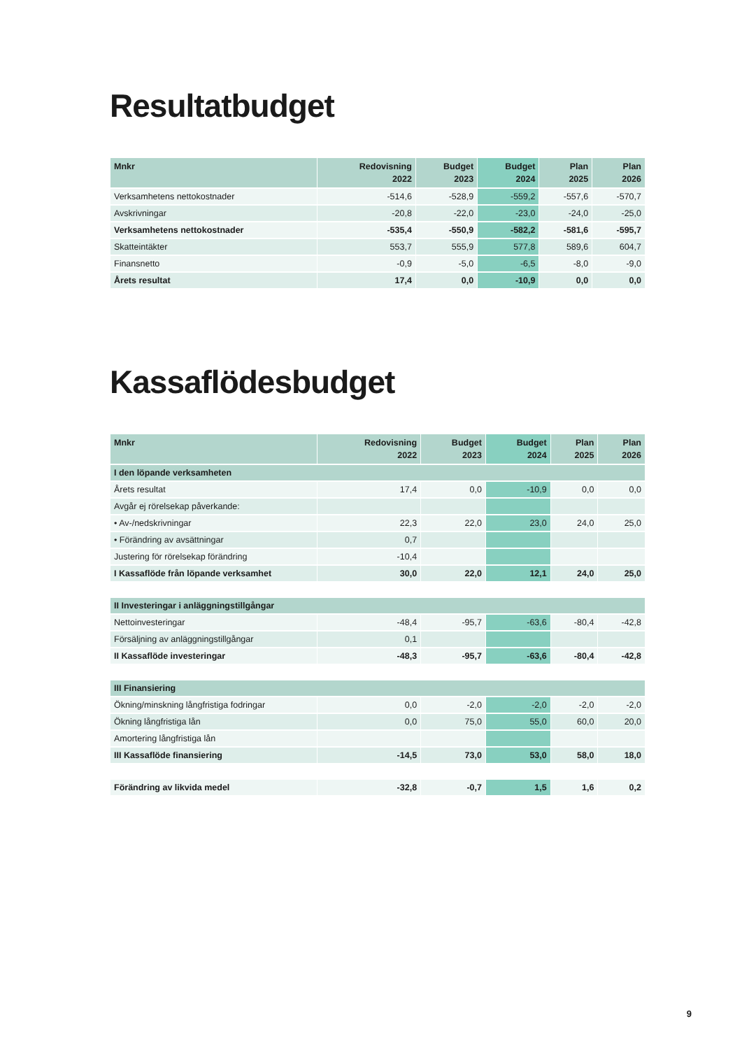Resultatbudget
| Mnkr | Redovisning 2022 | Budget 2023 | Budget 2024 | Plan 2025 | Plan 2026 |
| --- | --- | --- | --- | --- | --- |
| Verksamhetens nettokostnader | -514,6 | -528,9 | -559,2 | -557,6 | -570,7 |
| Avskrivningar | -20,8 | -22,0 | -23,0 | -24,0 | -25,0 |
| Verksamhetens nettokostnader | -535,4 | -550,9 | -582,2 | -581,6 | -595,7 |
| Skatteintäkter | 553,7 | 555,9 | 577,8 | 589,6 | 604,7 |
| Finansnetto | -0,9 | -5,0 | -6,5 | -8,0 | -9,0 |
| Årets resultat | 17,4 | 0,0 | -10,9 | 0,0 | 0,0 |
Kassaflödesbudget
| Mnkr | Redovisning 2022 | Budget 2023 | Budget 2024 | Plan 2025 | Plan 2026 |
| --- | --- | --- | --- | --- | --- |
| I den löpande verksamheten | | | | | |
| Årets resultat | 17,4 | 0,0 | -10,9 | 0,0 | 0,0 |
| Avgår ej rörelsekap påverkande: | | | | | |
| • Av-/nedskrivningar | 22,3 | 22,0 | 23,0 | 24,0 | 25,0 |
| • Förändring av avsättningar | 0,7 | | | | |
| Justering för rörelsekap förändring | -10,4 | | | | |
| I Kassaflöde från löpande verksamhet | 30,0 | 22,0 | 12,1 | 24,0 | 25,0 |
| II Investeringar i anläggningstillgångar | | | | | |
| Nettoinvesteringar | -48,4 | -95,7 | -63,6 | -80,4 | -42,8 |
| Försäljning av anläggningstillgångar | 0,1 | | | | |
| II Kassaflöde investeringar | -48,3 | -95,7 | -63,6 | -80,4 | -42,8 |
| III Finansiering | | | | | |
| Ökning/minskning långfristiga fodringar | 0,0 | -2,0 | -2,0 | -2,0 | -2,0 |
| Ökning långfristiga lån | 0,0 | 75,0 | 55,0 | 60,0 | 20,0 |
| Amortering långfristiga lån | | | | | |
| III Kassaflöde finansiering | -14,5 | 73,0 | 53,0 | 58,0 | 18,0 |
| Förändring av likvida medel | -32,8 | -0,7 | 1,5 | 1,6 | 0,2 |
9